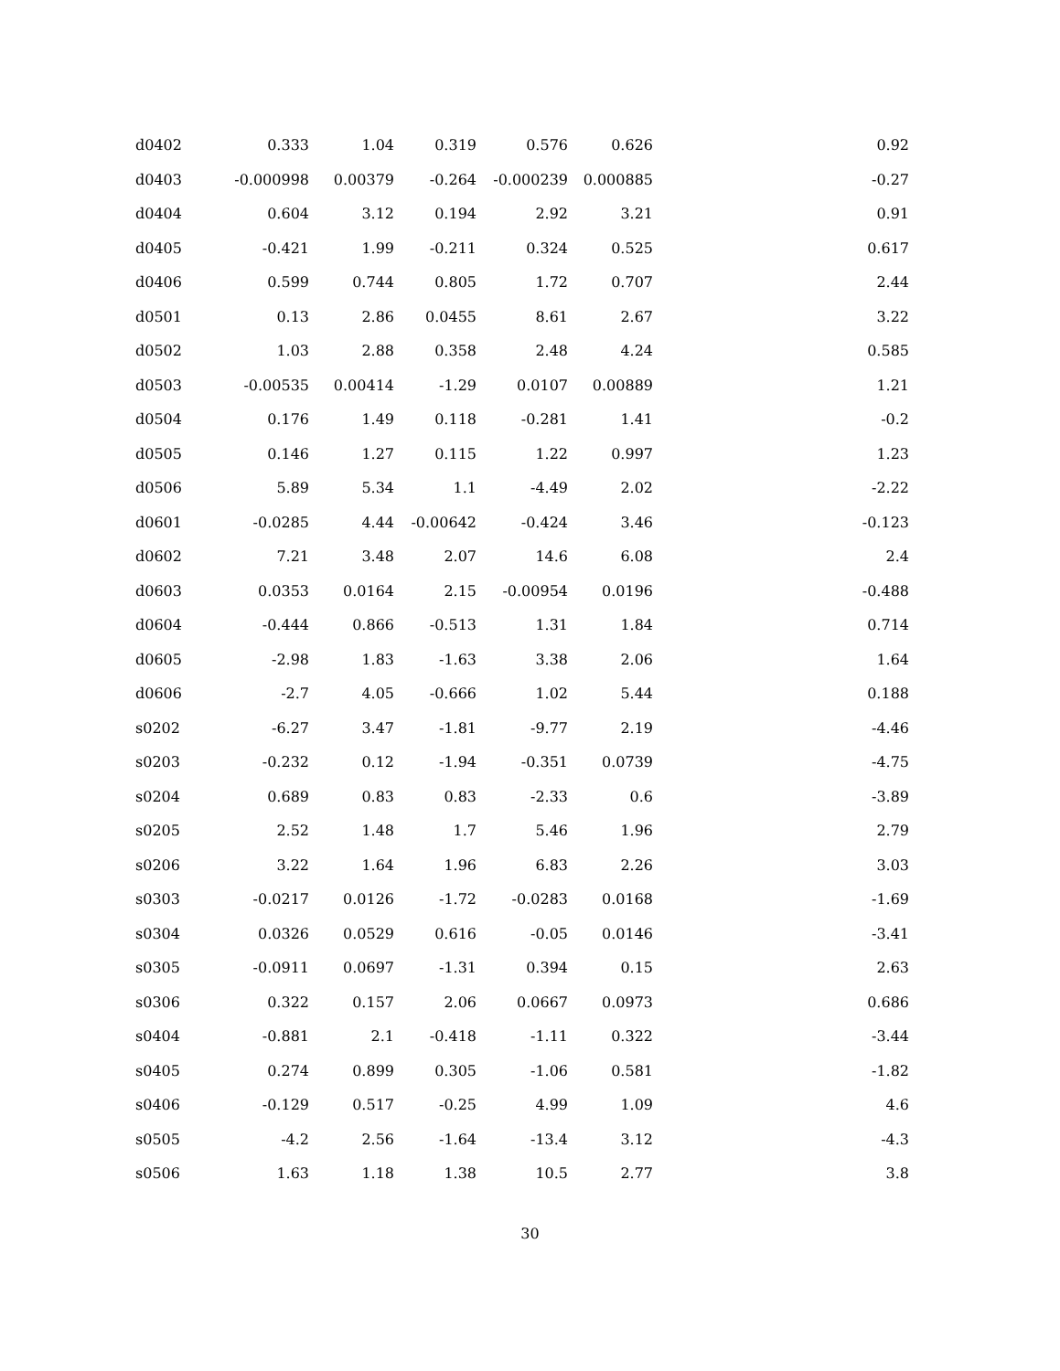| d0402 | 0.333 | 1.04 | 0.319 | 0.576 | 0.626 | 0.92 |
| d0403 | -0.000998 | 0.00379 | -0.264 | -0.000239 | 0.000885 | -0.27 |
| d0404 | 0.604 | 3.12 | 0.194 | 2.92 | 3.21 | 0.91 |
| d0405 | -0.421 | 1.99 | -0.211 | 0.324 | 0.525 | 0.617 |
| d0406 | 0.599 | 0.744 | 0.805 | 1.72 | 0.707 | 2.44 |
| d0501 | 0.13 | 2.86 | 0.0455 | 8.61 | 2.67 | 3.22 |
| d0502 | 1.03 | 2.88 | 0.358 | 2.48 | 4.24 | 0.585 |
| d0503 | -0.00535 | 0.00414 | -1.29 | 0.0107 | 0.00889 | 1.21 |
| d0504 | 0.176 | 1.49 | 0.118 | -0.281 | 1.41 | -0.2 |
| d0505 | 0.146 | 1.27 | 0.115 | 1.22 | 0.997 | 1.23 |
| d0506 | 5.89 | 5.34 | 1.1 | -4.49 | 2.02 | -2.22 |
| d0601 | -0.0285 | 4.44 | -0.00642 | -0.424 | 3.46 | -0.123 |
| d0602 | 7.21 | 3.48 | 2.07 | 14.6 | 6.08 | 2.4 |
| d0603 | 0.0353 | 0.0164 | 2.15 | -0.00954 | 0.0196 | -0.488 |
| d0604 | -0.444 | 0.866 | -0.513 | 1.31 | 1.84 | 0.714 |
| d0605 | -2.98 | 1.83 | -1.63 | 3.38 | 2.06 | 1.64 |
| d0606 | -2.7 | 4.05 | -0.666 | 1.02 | 5.44 | 0.188 |
| s0202 | -6.27 | 3.47 | -1.81 | -9.77 | 2.19 | -4.46 |
| s0203 | -0.232 | 0.12 | -1.94 | -0.351 | 0.0739 | -4.75 |
| s0204 | 0.689 | 0.83 | 0.83 | -2.33 | 0.6 | -3.89 |
| s0205 | 2.52 | 1.48 | 1.7 | 5.46 | 1.96 | 2.79 |
| s0206 | 3.22 | 1.64 | 1.96 | 6.83 | 2.26 | 3.03 |
| s0303 | -0.0217 | 0.0126 | -1.72 | -0.0283 | 0.0168 | -1.69 |
| s0304 | 0.0326 | 0.0529 | 0.616 | -0.05 | 0.0146 | -3.41 |
| s0305 | -0.0911 | 0.0697 | -1.31 | 0.394 | 0.15 | 2.63 |
| s0306 | 0.322 | 0.157 | 2.06 | 0.0667 | 0.0973 | 0.686 |
| s0404 | -0.881 | 2.1 | -0.418 | -1.11 | 0.322 | -3.44 |
| s0405 | 0.274 | 0.899 | 0.305 | -1.06 | 0.581 | -1.82 |
| s0406 | -0.129 | 0.517 | -0.25 | 4.99 | 1.09 | 4.6 |
| s0505 | -4.2 | 2.56 | -1.64 | -13.4 | 3.12 | -4.3 |
| s0506 | 1.63 | 1.18 | 1.38 | 10.5 | 2.77 | 3.8 |
30